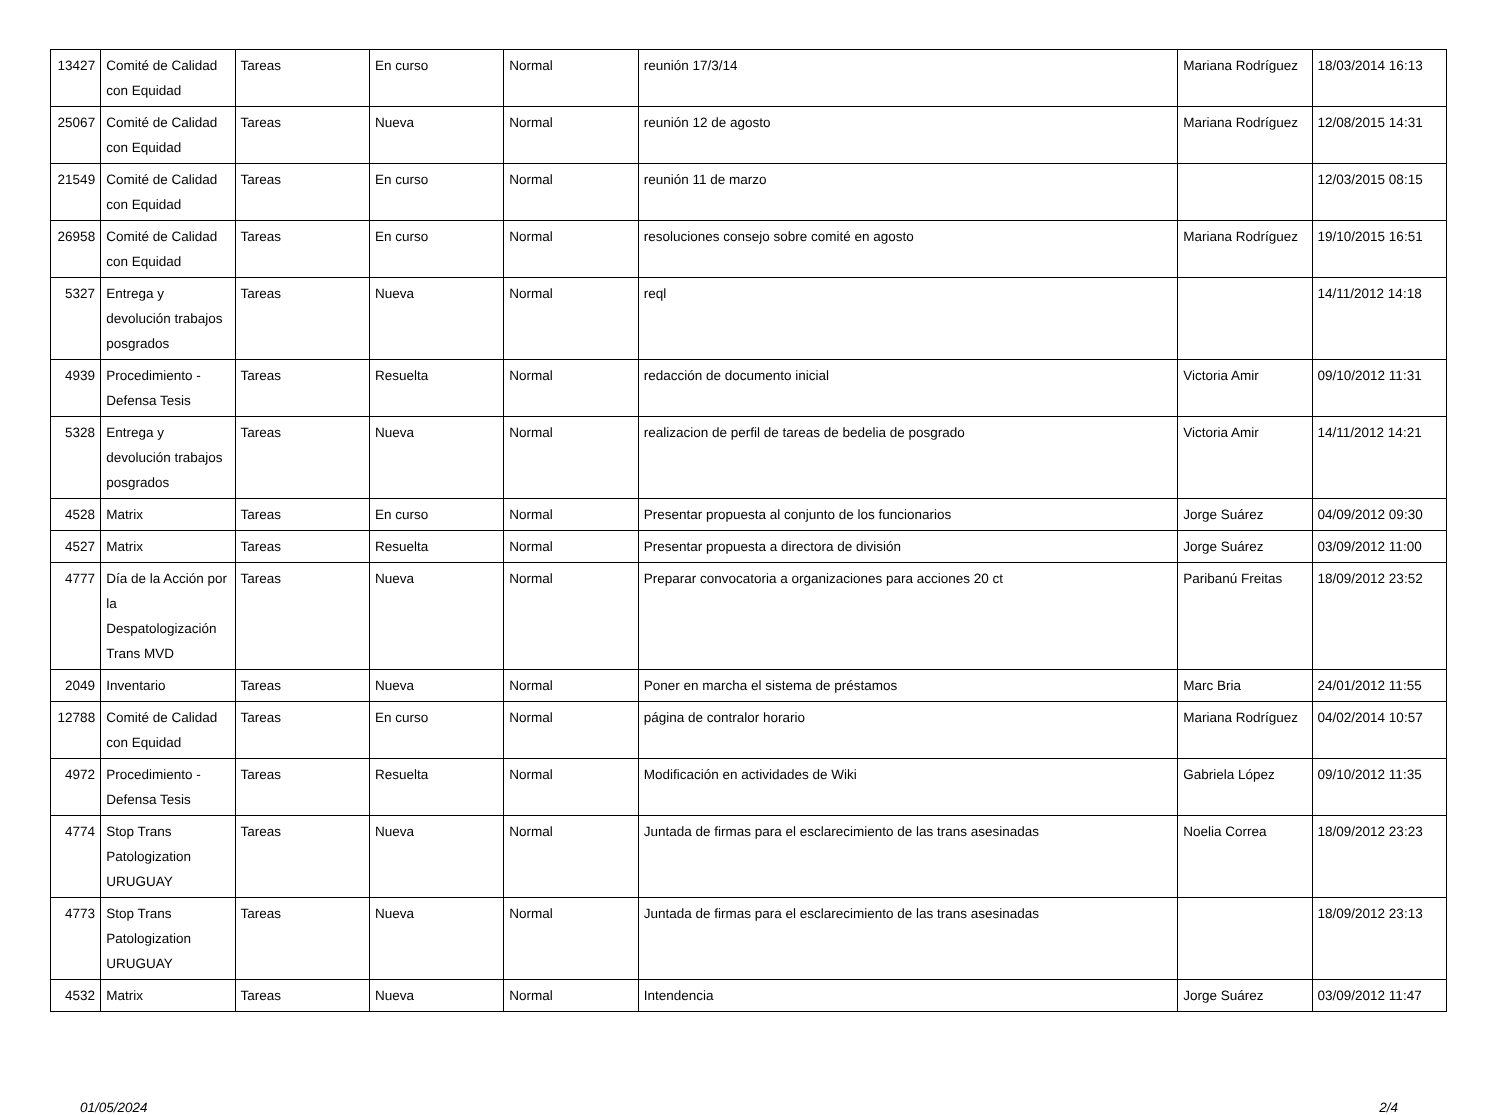| 13427 | Comité de Calidad con Equidad | Tareas | En curso | Normal | reunión 17/3/14 | Mariana Rodríguez | 18/03/2014 16:13 |
| 25067 | Comité de Calidad con Equidad | Tareas | Nueva | Normal | reunión 12 de agosto | Mariana Rodríguez | 12/08/2015 14:31 |
| 21549 | Comité de Calidad con Equidad | Tareas | En curso | Normal | reunión 11 de marzo | | 12/03/2015 08:15 |
| 26958 | Comité de Calidad con Equidad | Tareas | En curso | Normal | resoluciones consejo sobre comité en agosto | Mariana Rodríguez | 19/10/2015 16:51 |
| 5327 | Entrega y devolución trabajos posgrados | Tareas | Nueva | Normal | reql | | 14/11/2012 14:18 |
| 4939 | Procedimiento - Defensa Tesis | Tareas | Resuelta | Normal | redacción de documento inicial | Victoria Amir | 09/10/2012 11:31 |
| 5328 | Entrega y devolución trabajos posgrados | Tareas | Nueva | Normal | realizacion de perfil de tareas de bedelia de posgrado | Victoria Amir | 14/11/2012 14:21 |
| 4528 | Matrix | Tareas | En curso | Normal | Presentar propuesta al conjunto de los funcionarios | Jorge Suárez | 04/09/2012 09:30 |
| 4527 | Matrix | Tareas | Resuelta | Normal | Presentar propuesta a directora de división | Jorge Suárez | 03/09/2012 11:00 |
| 4777 | Día de la Acción por la Despatologización Trans MVD | Tareas | Nueva | Normal | Preparar convocatoria a organizaciones para acciones 20 ct | Paribanú Freitas | 18/09/2012 23:52 |
| 2049 | Inventario | Tareas | Nueva | Normal | Poner en marcha el sistema de préstamos | Marc Bria | 24/01/2012 11:55 |
| 12788 | Comité de Calidad con Equidad | Tareas | En curso | Normal | página de contralor horario | Mariana Rodríguez | 04/02/2014 10:57 |
| 4972 | Procedimiento - Defensa Tesis | Tareas | Resuelta | Normal | Modificación en actividades de Wiki | Gabriela López | 09/10/2012 11:35 |
| 4774 | Stop Trans Patologization URUGUAY | Tareas | Nueva | Normal | Juntada de firmas para el esclarecimiento de las trans asesinadas | Noelia Correa | 18/09/2012 23:23 |
| 4773 | Stop Trans Patologization URUGUAY | Tareas | Nueva | Normal | Juntada de firmas para el esclarecimiento de las trans asesinadas | | 18/09/2012 23:13 |
| 4532 | Matrix | Tareas | Nueva | Normal | Intendencia | Jorge Suárez | 03/09/2012 11:47 |
01/05/2024 2/4